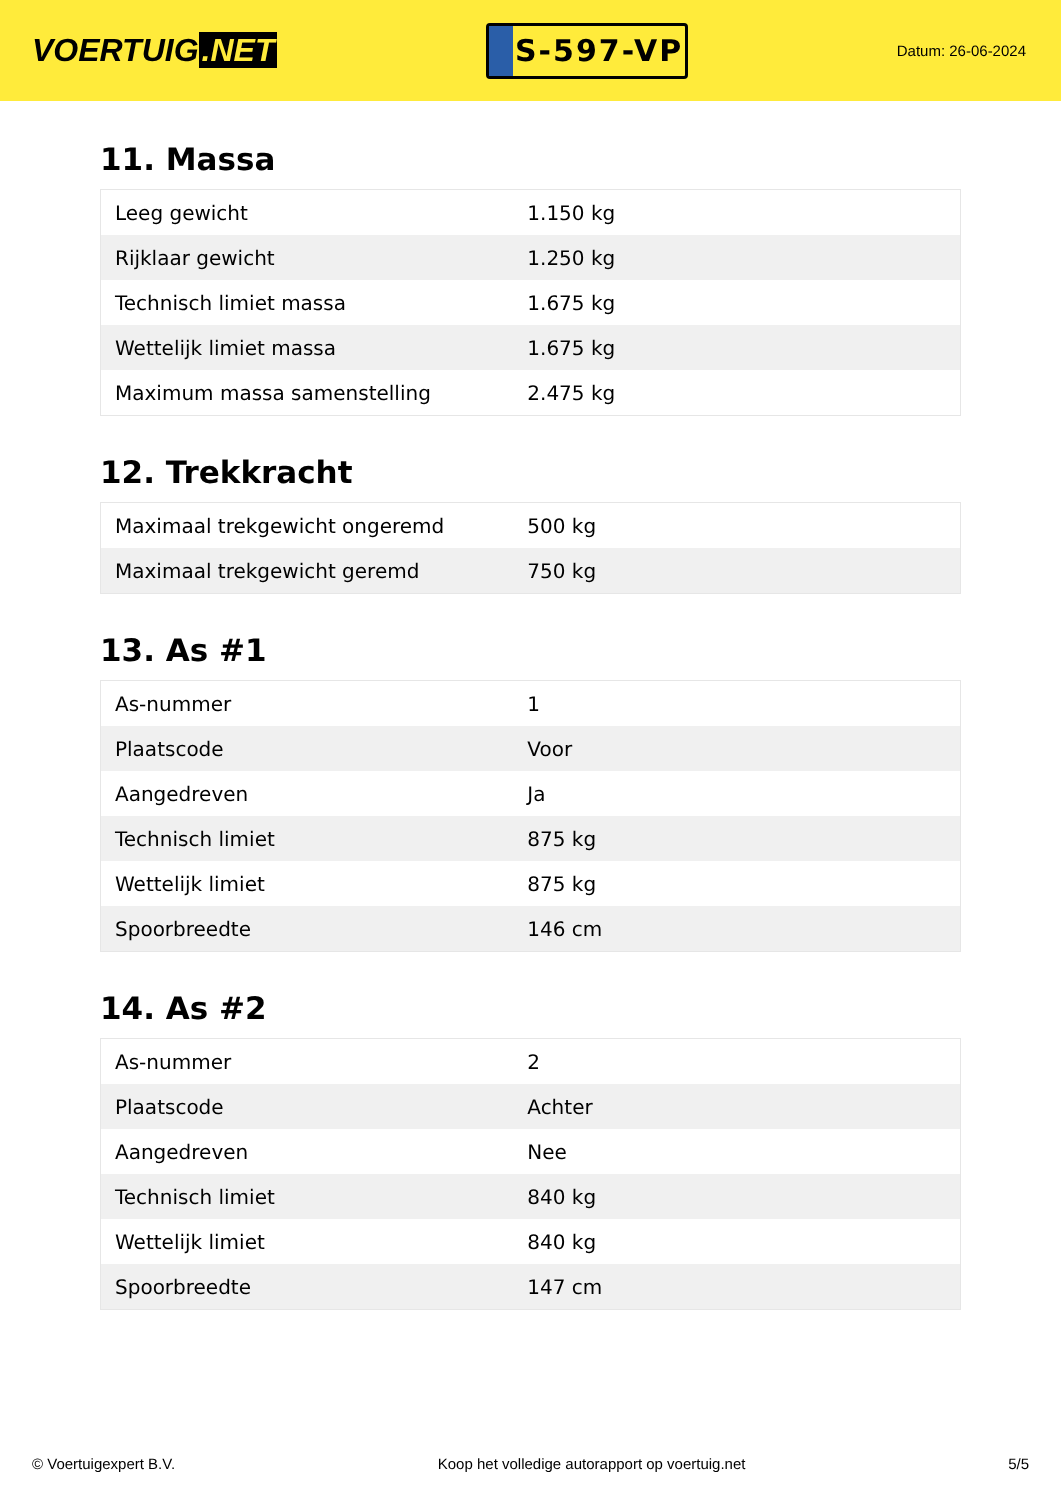VOERTUIG.NET
S-597-VP
Datum: 26-06-2024
11. Massa
| Leeg gewicht | 1.150 kg |
| Rijklaar gewicht | 1.250 kg |
| Technisch limiet massa | 1.675 kg |
| Wettelijk limiet massa | 1.675 kg |
| Maximum massa samenstelling | 2.475 kg |
12. Trekkracht
| Maximaal trekgewicht ongeremd | 500 kg |
| Maximaal trekgewicht geremd | 750 kg |
13. As #1
| As-nummer | 1 |
| Plaatscode | Voor |
| Aangedreven | Ja |
| Technisch limiet | 875 kg |
| Wettelijk limiet | 875 kg |
| Spoorbreedte | 146 cm |
14. As #2
| As-nummer | 2 |
| Plaatscode | Achter |
| Aangedreven | Nee |
| Technisch limiet | 840 kg |
| Wettelijk limiet | 840 kg |
| Spoorbreedte | 147 cm |
© Voertuigexpert B.V. Koop het volledige autorapport op voertuig.net 5/5